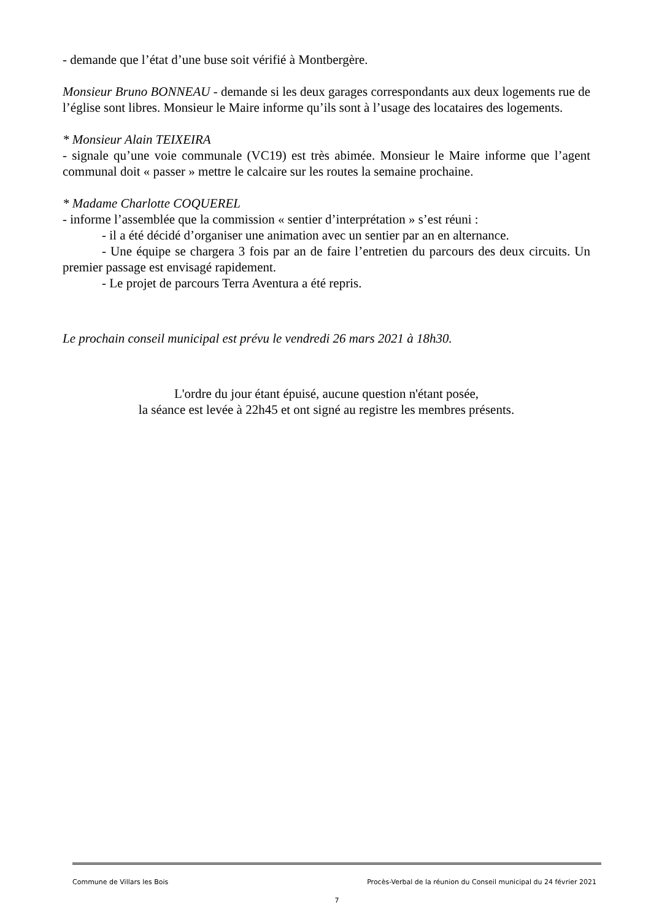- demande que l’état d’une buse soit vérifié à Montbergère.
Monsieur Bruno BONNEAU - demande si les deux garages correspondants aux deux logements rue de l’église sont libres. Monsieur le Maire informe qu’ils sont à l’usage des locataires des logements.
* Monsieur Alain TEIXEIRA
- signale qu’une voie communale (VC19) est très abimée. Monsieur le Maire informe que l’agent communal doit « passer » mettre le calcaire sur les routes la semaine prochaine.
* Madame Charlotte COQUEREL
- informe l’assemblée que la commission « sentier d’interprétation » s’est réuni :
- il a été décidé d’organiser une animation avec un sentier par an en alternance.
- Une équipe se chargera 3 fois par an de faire l’entretien du parcours des deux circuits. Un premier passage est envisagé rapidement.
- Le projet de parcours Terra Aventura a été repris.
Le prochain conseil municipal est prévu le vendredi 26 mars 2021 à 18h30.
L'ordre du jour étant épuisé, aucune question n'étant posée,
la séance est levée à 22h45 et ont signé au registre les membres présents.
Commune de Villars les Bois Procès-Verbal de la réunion du Conseil municipal du 24 février 2021
7